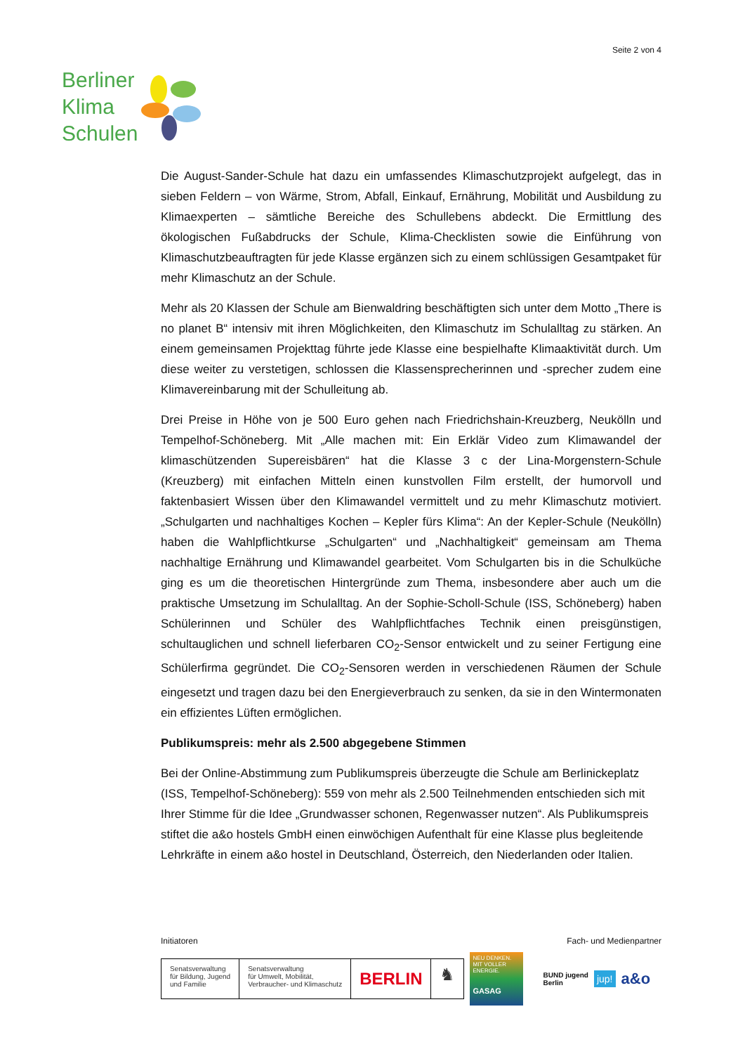Seite 2 von 4
Berliner
Klima
Schulen
Die August-Sander-Schule hat dazu ein umfassendes Klimaschutzprojekt aufgelegt, das in sieben Feldern – von Wärme, Strom, Abfall, Einkauf, Ernährung, Mobilität und Ausbildung zu Klimaexperten – sämtliche Bereiche des Schullebens abdeckt. Die Ermittlung des ökologischen Fußabdrucks der Schule, Klima-Checklisten sowie die Einführung von Klimaschutzbeauftragten für jede Klasse ergänzen sich zu einem schlüssigen Gesamtpaket für mehr Klimaschutz an der Schule.
Mehr als 20 Klassen der Schule am Bienwaldring beschäftigten sich unter dem Motto „There is no planet B“ intensiv mit ihren Möglichkeiten, den Klimaschutz im Schulalltag zu stärken. An einem gemeinsamen Projekttag führte jede Klasse eine bespielhafte Klimaaktivität durch. Um diese weiter zu verstetigen, schlossen die Klassensprecherinnen und -sprecher zudem eine Klimavereinbarung mit der Schulleitung ab.
Drei Preise in Höhe von je 500 Euro gehen nach Friedrichshain-Kreuzberg, Neukölln und Tempelhof-Schöneberg. Mit „Alle machen mit: Ein Erklär Video zum Klimawandel der klimaschützenden Supereisbären“ hat die Klasse 3 c der Lina-Morgenstern-Schule (Kreuzberg) mit einfachen Mitteln einen kunstvollen Film erstellt, der humorvoll und faktenbasiert Wissen über den Klimawandel vermittelt und zu mehr Klimaschutz motiviert. „Schulgarten und nachhaltiges Kochen – Kepler fürs Klima“: An der Kepler-Schule (Neukölln) haben die Wahlpflichtkurse „Schulgarten“ und „Nachhaltigkeit“ gemeinsam am Thema nachhaltige Ernährung und Klimawandel gearbeitet. Vom Schulgarten bis in die Schulküche ging es um die theoretischen Hintergründe zum Thema, insbesondere aber auch um die praktische Umsetzung im Schulalltag. An der Sophie-Scholl-Schule (ISS, Schöneberg) haben Schülerinnen und Schüler des Wahlpflichtfaches Technik einen preisgünstigen, schultauglichen und schnell lieferbaren CO<sub>2</sub>-Sensor entwickelt und zu seiner Fertigung eine Schülerfirma gegründet. Die CO<sub>2</sub>-Sensoren werden in verschiedenen Räumen der Schule eingesetzt und tragen dazu bei den Energieverbrauch zu senken, da sie in den Wintermonaten ein effizientes Lüften ermöglichen.
Publikumspreis: mehr als 2.500 abgegebene Stimmen
Bei der Online-Abstimmung zum Publikumspreis überzeugte die Schule am Berlinickeplatz (ISS, Tempelhof-Schöneberg): 559 von mehr als 2.500 Teilnehmenden entschieden sich mit Ihrer Stimme für die Idee „Grundwasser schonen, Regenwasser nutzen“. Als Publikumspreis stiftet die a&o hostels GmbH einen einwöchigen Aufenthalt für eine Klasse plus begleitende Lehrkräfte in einem a&o hostel in Deutschland, Österreich, den Niederlanden oder Italien.
Initiatoren Fach- und Medienpartner
Senatsverwaltung
für Bildung, Jugend
und Familie
Senatsverwaltung
für Umwelt, Mobilität,
Verbraucher- und Klimaschutz
BERLIN
♞
NEU DENKEN.
MIT VOLLER ENERGIE.
GASAG
BUND jugend
Berlin
jup!
a&o